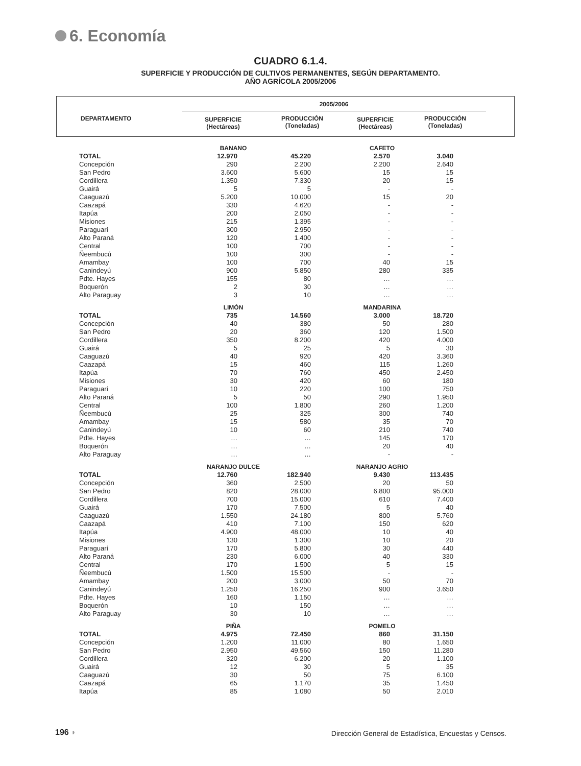6. Economía
CUADRO 6.1.4.
SUPERFICIE Y PRODUCCIÓN DE CULTIVOS PERMANENTES, SEGÚN DEPARTAMENTO.
AÑO AGRÍCOLA 2005/2006
2005/2006
DEPARTAMENTO
SUPERFICIE
(Hectáreas)
PRODUCCIÓN
(Toneladas)
SUPERFICIE
(Hectáreas)
PRODUCCIÓN
(Toneladas)
| | BANANO | | CAFETO | |
| TOTAL | 12.970 | 45.220 | 2.570 | 3.040 |
| Concepción | 290 | 2.200 | 2.200 | 2.640 |
| San Pedro | 3.600 | 5.600 | 15 | 15 |
| Cordillera | 1.350 | 7.330 | 20 | 15 |
| Guairá | 5 | 5 | - | - |
| Caaguazú | 5.200 | 10.000 | 15 | 20 |
| Caazapá | 330 | 4.620 | - | - |
| Itapúa | 200 | 2.050 | - | - |
| Misiones | 215 | 1.395 | - | - |
| Paraguarí | 300 | 2.950 | - | - |
| Alto Paraná | 120 | 1.400 | - | - |
| Central | 100 | 700 | - | - |
| Ñeembucú | 100 | 300 | - | - |
| Amambay | 100 | 700 | 40 | 15 |
| Canindeyú | 900 | 5.850 | 280 | 335 |
| Pdte. Hayes | 155 | 80 | … | … |
| Boquerón | 2 | 30 | … | … |
| Alto Paraguay | 3 | 10 | … | … |
| | LIMÓN | | MANDARINA | |
| TOTAL | 735 | 14.560 | 3.000 | 18.720 |
| Concepción | 40 | 380 | 50 | 280 |
| San Pedro | 20 | 360 | 120 | 1.500 |
| Cordillera | 350 | 8.200 | 420 | 4.000 |
| Guairá | 5 | 25 | 5 | 30 |
| Caaguazú | 40 | 920 | 420 | 3.360 |
| Caazapá | 15 | 460 | 115 | 1.260 |
| Itapúa | 70 | 760 | 450 | 2.450 |
| Misiones | 30 | 420 | 60 | 180 |
| Paraguarí | 10 | 220 | 100 | 750 |
| Alto Paraná | 5 | 50 | 290 | 1.950 |
| Central | 100 | 1.800 | 260 | 1.200 |
| Ñeembucú | 25 | 325 | 300 | 740 |
| Amambay | 15 | 580 | 35 | 70 |
| Canindeyú | 10 | 60 | 210 | 740 |
| Pdte. Hayes | … | … | 145 | 170 |
| Boquerón | … | … | 20 | 40 |
| Alto Paraguay | … | … | - | - |
| | NARANJO DULCE | | NARANJO AGRIO | |
| TOTAL | 12.760 | 182.940 | 9.430 | 113.435 |
| Concepción | 360 | 2.500 | 20 | 50 |
| San Pedro | 820 | 28.000 | 6.800 | 95.000 |
| Cordillera | 700 | 15.000 | 610 | 7.400 |
| Guairá | 170 | 7.500 | 5 | 40 |
| Caaguazú | 1.550 | 24.180 | 800 | 5.760 |
| Caazapá | 410 | 7.100 | 150 | 620 |
| Itapúa | 4.900 | 48.000 | 10 | 40 |
| Misiones | 130 | 1.300 | 10 | 20 |
| Paraguarí | 170 | 5.800 | 30 | 440 |
| Alto Paraná | 230 | 6.000 | 40 | 330 |
| Central | 170 | 1.500 | 5 | 15 |
| Ñeembucú | 1.500 | 15.500 | - | - |
| Amambay | 200 | 3.000 | 50 | 70 |
| Canindeyú | 1.250 | 16.250 | 900 | 3.650 |
| Pdte. Hayes | 160 | 1.150 | … | … |
| Boquerón | 10 | 150 | … | … |
| Alto Paraguay | 30 | 10 | … | … |
| | PIÑA | | POMELO | |
| TOTAL | 4.975 | 72.450 | 860 | 31.150 |
| Concepción | 1.200 | 11.000 | 80 | 1.650 |
| San Pedro | 2.950 | 49.560 | 150 | 11.280 |
| Cordillera | 320 | 6.200 | 20 | 1.100 |
| Guairá | 12 | 30 | 5 | 35 |
| Caaguazú | 30 | 50 | 75 | 6.100 |
| Caazapá | 65 | 1.170 | 35 | 1.450 |
| Itapúa | 85 | 1.080 | 50 | 2.010 |
196 ◗
Dirección General de Estadística, Encuestas y Censos.